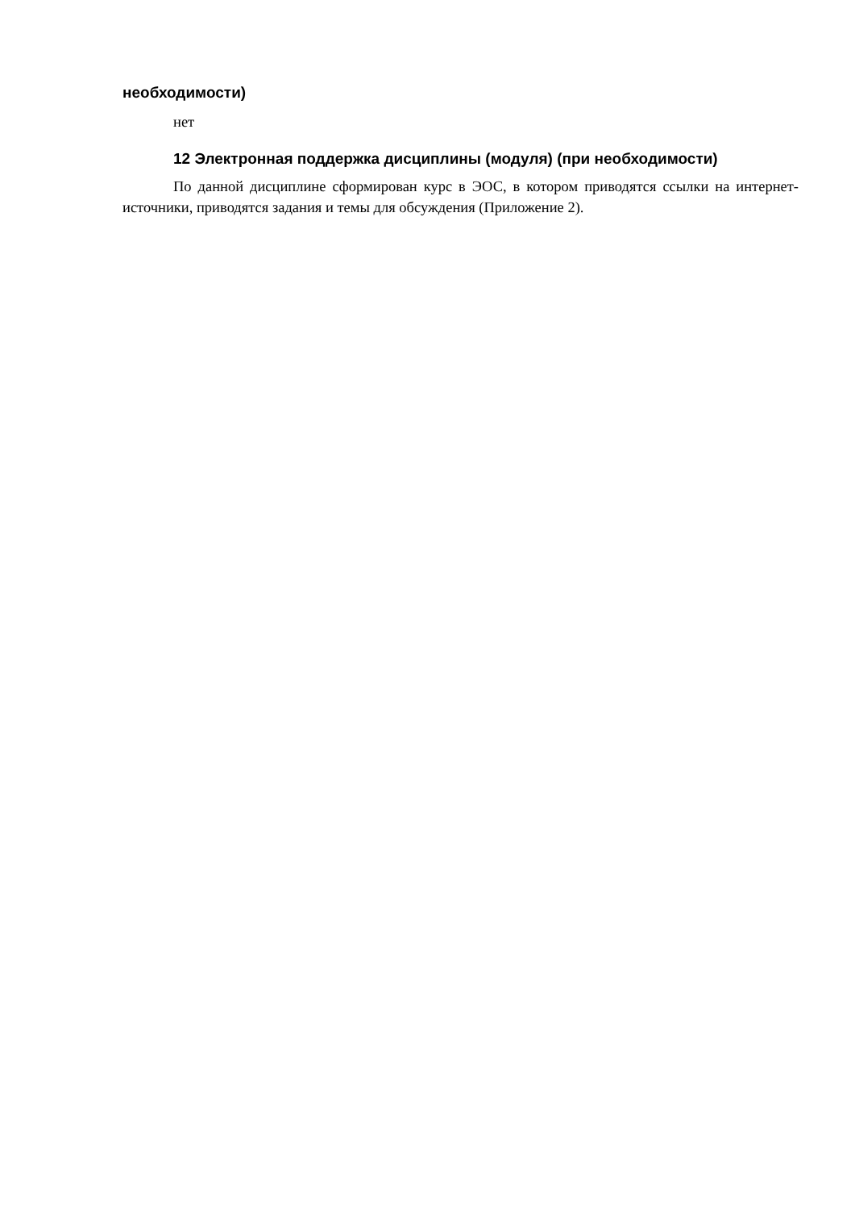необходимости)
нет
12 Электронная поддержка дисциплины (модуля) (при необходимости)
По данной дисциплине сформирован курс в ЭОС, в котором приводятся ссылки на интернет-источники, приводятся задания и темы для обсуждения (Приложение 2).